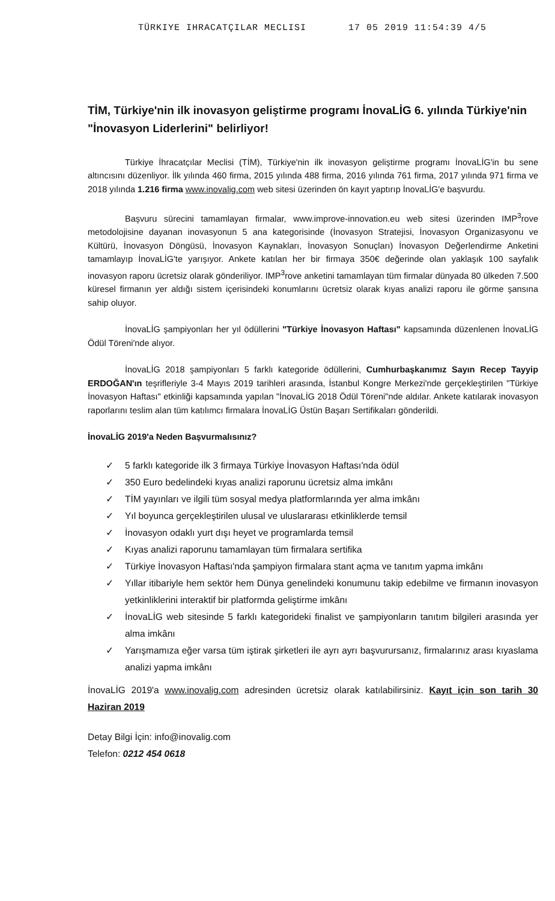TÜRKIYE IHRACATÇILAR MECLISI 17 05 2019 11:54:39 4/5
TİM, Türkiye'nin ilk inovasyon geliştirme programı İnovaLİG 6. yılında Türkiye'nin "İnovasyon Liderlerini" belirliyor!
Türkiye İhracatçılar Meclisi (TİM), Türkiye'nin ilk inovasyon geliştirme programı İnovaLİG'in bu sene altıncısını düzenliyor. İlk yılında 460 firma, 2015 yılında 488 firma, 2016 yılında 761 firma, 2017 yılında 971 firma ve 2018 yılında 1.216 firma www.inovalig.com web sitesi üzerinden ön kayıt yaptırıp İnovaLİG'e başvurdu.
Başvuru sürecini tamamlayan firmalar, www.improve-innovation.eu web sitesi üzerinden IMP<sup>3</sup>rove metodolojisine dayanan inovasyonun 5 ana kategorisinde (İnovasyon Stratejisi, İnovasyon Organizasyonu ve Kültürü, İnovasyon Döngüsü, İnovasyon Kaynakları, İnovasyon Sonuçları) İnovasyon Değerlendirme Anketini tamamlayıp İnovaLİG'te yarışıyor. Ankete katılan her bir firmaya 350€ değerinde olan yaklaşık 100 sayfalık inovasyon raporu ücretsiz olarak gönderiliyor. IMP<sup>3</sup>rove anketini tamamlayan tüm firmalar dünyada 80 ülkeden 7.500 küresel firmanın yer aldığı sistem içerisindeki konumlarını ücretsiz olarak kıyas analizi raporu ile görme şansına sahip oluyor.
İnovaLİG şampiyonları her yıl ödüllerini "Türkiye İnovasyon Haftası" kapsamında düzenlenen İnovaLİG Ödül Töreni'nde alıyor.
İnovaLİG 2018 şampiyonları 5 farklı kategoride ödüllerini, Cumhurbaşkanımız Sayın Recep Tayyip ERDOĞAN'ın teşrifleriyle 3-4 Mayıs 2019 tarihleri arasında, İstanbul Kongre Merkezi'nde gerçekleştirilen "Türkiye İnovasyon Haftası" etkinliği kapsamında yapılan "İnovaLİG 2018 Ödül Töreni"nde aldılar. Ankete katılarak inovasyon raporlarını teslim alan tüm katılımcı firmalara İnovaLİG Üstün Başarı Sertifikaları gönderildi.
İnovaLİG 2019'a Neden Başvurmalısınız?
✓ 5 farklı kategoride ilk 3 firmaya Türkiye İnovasyon Haftası'nda ödül
✓ 350 Euro bedelindeki kıyas analizi raporunu ücretsiz alma imkânı
✓ TİM yayınları ve ilgili tüm sosyal medya platformlarında yer alma imkânı
✓ Yıl boyunca gerçekleştirilen ulusal ve uluslararası etkinliklerde temsil
✓ İnovasyon odaklı yurt dışı heyet ve programlarda temsil
✓ Kıyas analizi raporunu tamamlayan tüm firmalara sertifika
✓ Türkiye İnovasyon Haftası'nda şampiyon firmalara stant açma ve tanıtım yapma imkânı
✓ Yıllar itibariyle hem sektör hem Dünya genelindeki konumunu takip edebilme ve firmanın inovasyon yetkinliklerini interaktif bir platformda geliştirme imkânı
✓ İnovaLİG web sitesinde 5 farklı kategorideki finalist ve şampiyonların tanıtım bilgileri arasında yer alma imkânı
✓ Yarışmamıza eğer varsa tüm iştirak şirketleri ile ayrı ayrı başvurursanız, firmalarınız arası kıyaslama analizi yapma imkânı
İnovaLİG 2019'a www.inovalig.com adresinden ücretsiz olarak katılabilirsiniz. Kayıt için son tarih 30 Haziran 2019
Detay Bilgi İçin: info@inovalig.com
Telefon: 0212 454 0618